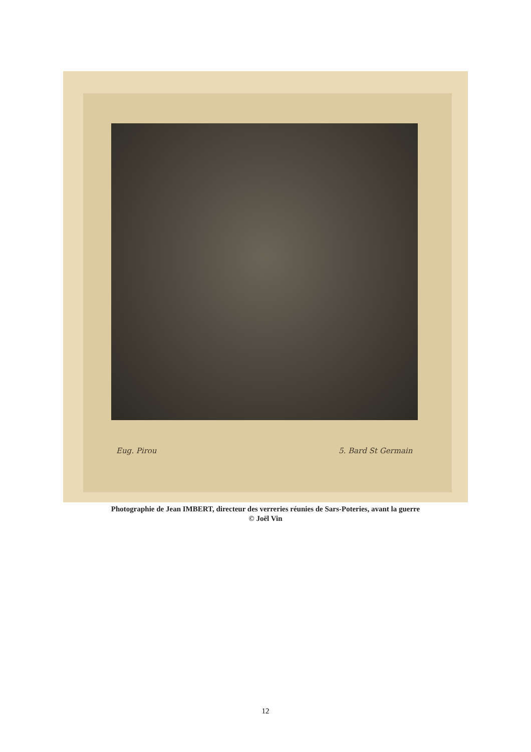Eug. Pirou 5. Bard St Germain
Photographie de Jean IMBERT, directeur des verreries réunies de Sars-Poteries, avant la guerre
© Joël Vin
12